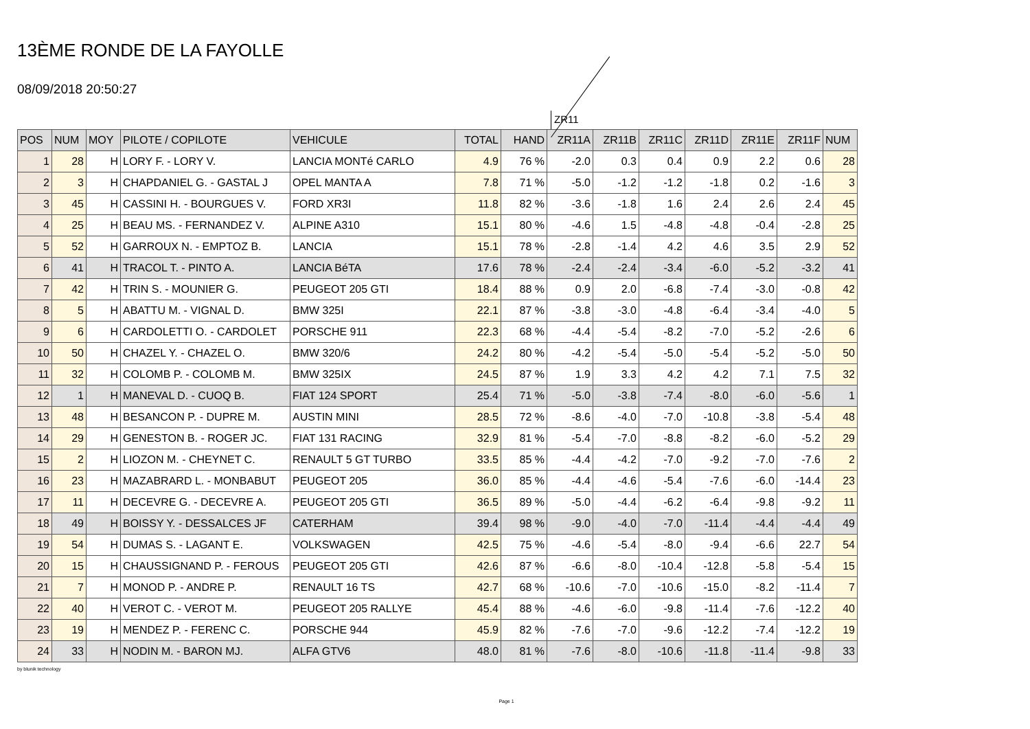13ÈME RONDE DE LA FAYOLLE
08/09/2018 20:50:27
ZR11
| POS | NUM | MOY | PILOTE / COPILOTE | VEHICULE | TOTAL | HAND | ZR11A | ZR11B | ZR11C | ZR11D | ZR11E | ZR11F | NUM |
| --- | --- | --- | --- | --- | --- | --- | --- | --- | --- | --- | --- | --- | --- |
| 1 | 28 | H | LORY F. - LORY V. | LANCIA MONTé CARLO | 4.9 | 76 % | -2.0 | 0.3 | 0.4 | 0.9 | 2.2 | 0.6 | 28 |
| 2 | 3 | H | CHAPDANIEL G. - GASTAL J | OPEL MANTA A | 7.8 | 71 % | -5.0 | -1.2 | -1.2 | -1.8 | 0.2 | -1.6 | 3 |
| 3 | 45 | H | CASSINI H. - BOURGUES V. | FORD XR3I | 11.8 | 82 % | -3.6 | -1.8 | 1.6 | 2.4 | 2.6 | 2.4 | 45 |
| 4 | 25 | H | BEAU MS. - FERNANDEZ V. | ALPINE A310 | 15.1 | 80 % | -4.6 | 1.5 | -4.8 | -4.8 | -0.4 | -2.8 | 25 |
| 5 | 52 | H | GARROUX N. - EMPTOZ B. | LANCIA | 15.1 | 78 % | -2.8 | -1.4 | 4.2 | 4.6 | 3.5 | 2.9 | 52 |
| 6 | 41 | H | TRACOL T. - PINTO A. | LANCIA BéTA | 17.6 | 78 % | -2.4 | -2.4 | -3.4 | -6.0 | -5.2 | -3.2 | 41 |
| 7 | 42 | H | TRIN S. - MOUNIER G. | PEUGEOT 205 GTI | 18.4 | 88 % | 0.9 | 2.0 | -6.8 | -7.4 | -3.0 | -0.8 | 42 |
| 8 | 5 | H | ABATTU M. - VIGNAL D. | BMW 325I | 22.1 | 87 % | -3.8 | -3.0 | -4.8 | -6.4 | -3.4 | -4.0 | 5 |
| 9 | 6 | H | CARDOLETTI O. - CARDOLET | PORSCHE 911 | 22.3 | 68 % | -4.4 | -5.4 | -8.2 | -7.0 | -5.2 | -2.6 | 6 |
| 10 | 50 | H | CHAZEL Y. - CHAZEL O. | BMW 320/6 | 24.2 | 80 % | -4.2 | -5.4 | -5.0 | -5.4 | -5.2 | -5.0 | 50 |
| 11 | 32 | H | COLOMB P. - COLOMB M. | BMW 325IX | 24.5 | 87 % | 1.9 | 3.3 | 4.2 | 4.2 | 7.1 | 7.5 | 32 |
| 12 | 1 | H | MANEVAL D. - CUOQ B. | FIAT 124 SPORT | 25.4 | 71 % | -5.0 | -3.8 | -7.4 | -8.0 | -6.0 | -5.6 | 1 |
| 13 | 48 | H | BESANCON P. - DUPRE M. | AUSTIN MINI | 28.5 | 72 % | -8.6 | -4.0 | -7.0 | -10.8 | -3.8 | -5.4 | 48 |
| 14 | 29 | H | GENESTON B. - ROGER JC. | FIAT 131 RACING | 32.9 | 81 % | -5.4 | -7.0 | -8.8 | -8.2 | -6.0 | -5.2 | 29 |
| 15 | 2 | H | LIOZON M. - CHEYNET C. | RENAULT 5 GT TURBO | 33.5 | 85 % | -4.4 | -4.2 | -7.0 | -9.2 | -7.0 | -7.6 | 2 |
| 16 | 23 | H | MAZABRARD L. - MONBABUT | PEUGEOT 205 | 36.0 | 85 % | -4.4 | -4.6 | -5.4 | -7.6 | -6.0 | -14.4 | 23 |
| 17 | 11 | H | DECEVRE G. - DECEVRE A. | PEUGEOT 205 GTI | 36.5 | 89 % | -5.0 | -4.4 | -6.2 | -6.4 | -9.8 | -9.2 | 11 |
| 18 | 49 | H | BOISSY Y. - DESSALCES JF | CATERHAM | 39.4 | 98 % | -9.0 | -4.0 | -7.0 | -11.4 | -4.4 | -4.4 | 49 |
| 19 | 54 | H | DUMAS S. - LAGANT E. | VOLKSWAGEN | 42.5 | 75 % | -4.6 | -5.4 | -8.0 | -9.4 | -6.6 | 22.7 | 54 |
| 20 | 15 | H | CHAUSSIGNAND P. - FEROUS | PEUGEOT 205 GTI | 42.6 | 87 % | -6.6 | -8.0 | -10.4 | -12.8 | -5.8 | -5.4 | 15 |
| 21 | 7 | H | MONOD P. - ANDRE P. | RENAULT 16 TS | 42.7 | 68 % | -10.6 | -7.0 | -10.6 | -15.0 | -8.2 | -11.4 | 7 |
| 22 | 40 | H | VEROT C. - VEROT M. | PEUGEOT 205 RALLYE | 45.4 | 88 % | -4.6 | -6.0 | -9.8 | -11.4 | -7.6 | -12.2 | 40 |
| 23 | 19 | H | MENDEZ P. - FERENC C. | PORSCHE 944 | 45.9 | 82 % | -7.6 | -7.0 | -9.6 | -12.2 | -7.4 | -12.2 | 19 |
| 24 | 33 | H | NODIN M. - BARON MJ. | ALFA GTV6 | 48.0 | 81 % | -7.6 | -8.0 | -10.6 | -11.8 | -11.4 | -9.8 | 33 |
by blunik technology
Page 1